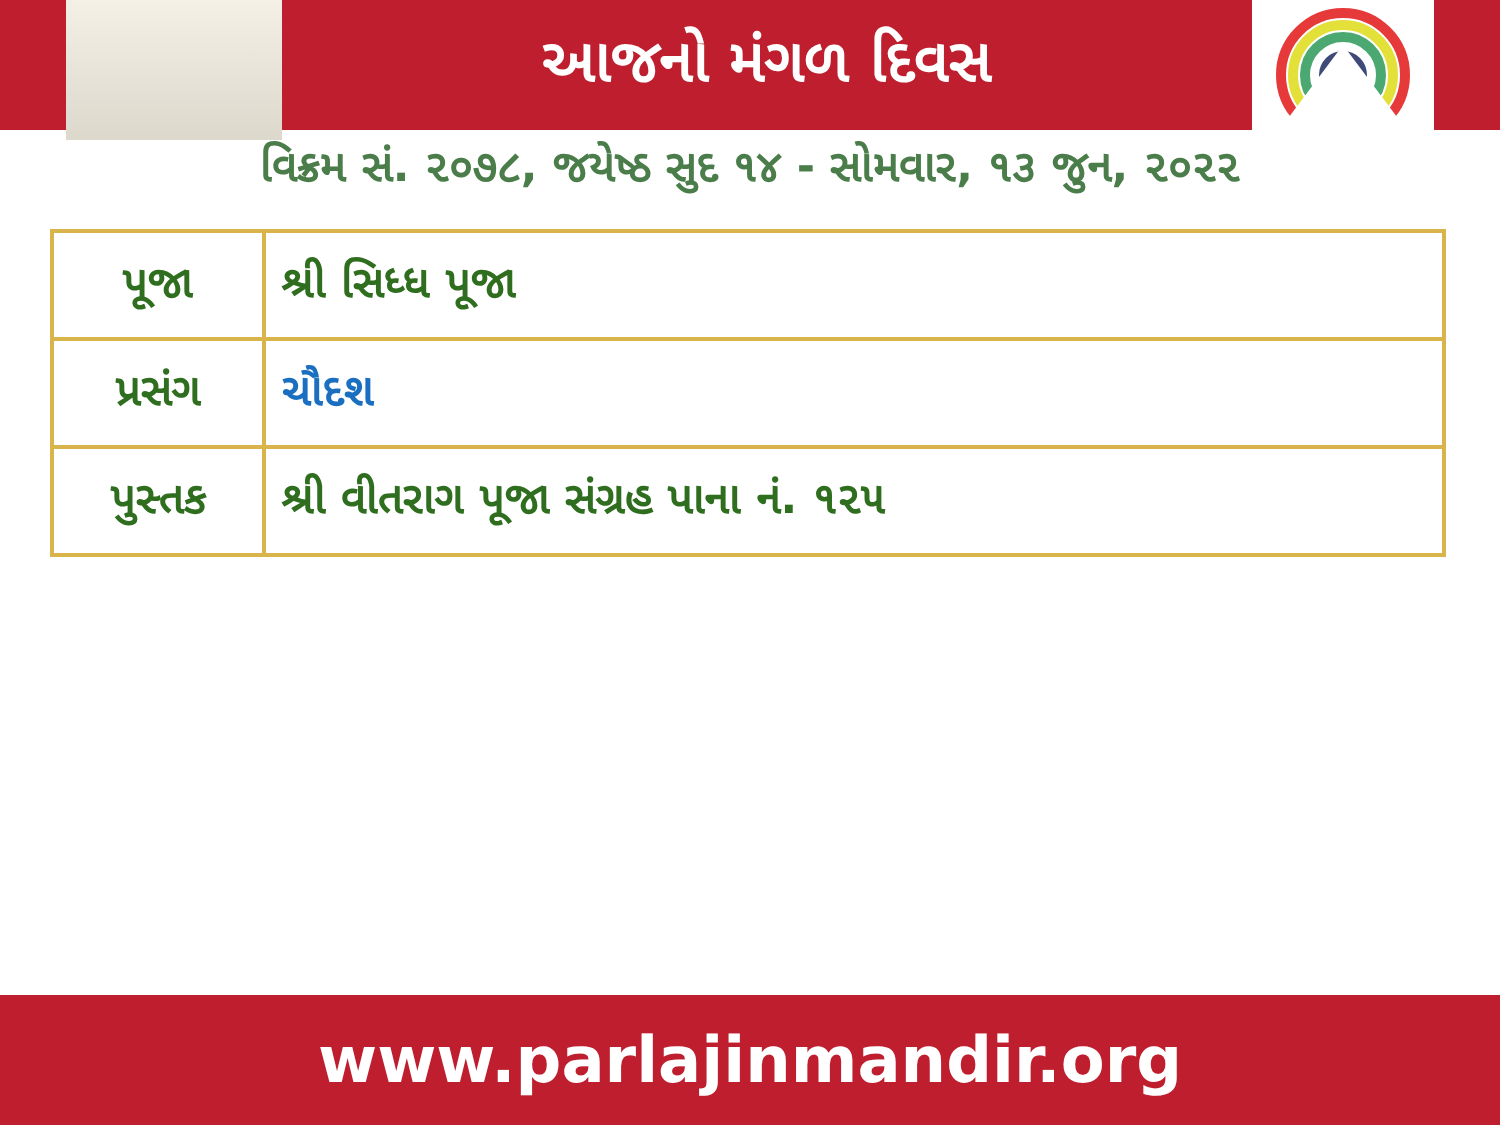આજનો મંગળ દિવસ
વિક્રમ સં. ૨૦૭૮, જયેષ્ઠ સુદ ૧૪ - સોમવાર, ૧૩ જુન, ૨૦૨૨
| પૂજા | શ્રી સિધ્ધ પૂજા |
| પ્રસંગ | ચૌદશ |
| પુસ્તક | શ્રી વીતરાગ પૂજા સંગ્રહ પાના નં. ૧૨૫ |
www.parlajinmandir.org